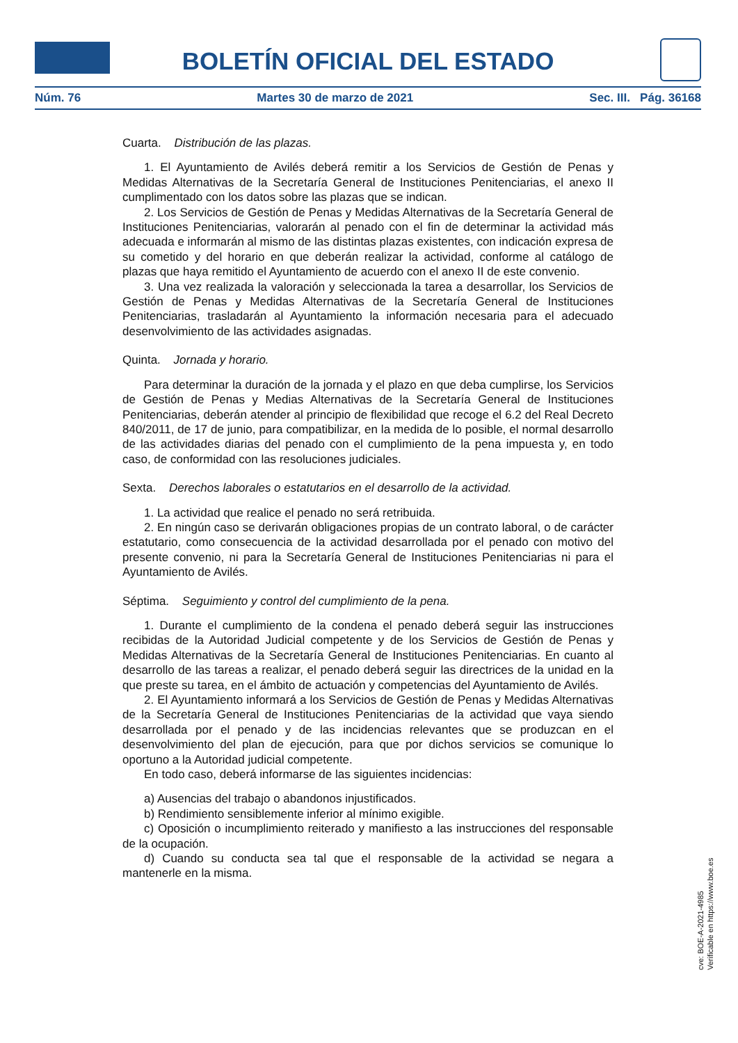BOLETÍN OFICIAL DEL ESTADO
Núm. 76 Martes 30 de marzo de 2021 Sec. III. Pág. 36168
Cuarta. Distribución de las plazas.
1. El Ayuntamiento de Avilés deberá remitir a los Servicios de Gestión de Penas y Medidas Alternativas de la Secretaría General de Instituciones Penitenciarias, el anexo II cumplimentado con los datos sobre las plazas que se indican.
2. Los Servicios de Gestión de Penas y Medidas Alternativas de la Secretaría General de Instituciones Penitenciarias, valorarán al penado con el fin de determinar la actividad más adecuada e informarán al mismo de las distintas plazas existentes, con indicación expresa de su cometido y del horario en que deberán realizar la actividad, conforme al catálogo de plazas que haya remitido el Ayuntamiento de acuerdo con el anexo II de este convenio.
3. Una vez realizada la valoración y seleccionada la tarea a desarrollar, los Servicios de Gestión de Penas y Medidas Alternativas de la Secretaría General de Instituciones Penitenciarias, trasladarán al Ayuntamiento la información necesaria para el adecuado desenvolvimiento de las actividades asignadas.
Quinta. Jornada y horario.
Para determinar la duración de la jornada y el plazo en que deba cumplirse, los Servicios de Gestión de Penas y Medias Alternativas de la Secretaría General de Instituciones Penitenciarias, deberán atender al principio de flexibilidad que recoge el 6.2 del Real Decreto 840/2011, de 17 de junio, para compatibilizar, en la medida de lo posible, el normal desarrollo de las actividades diarias del penado con el cumplimiento de la pena impuesta y, en todo caso, de conformidad con las resoluciones judiciales.
Sexta. Derechos laborales o estatutarios en el desarrollo de la actividad.
1. La actividad que realice el penado no será retribuida.
2. En ningún caso se derivarán obligaciones propias de un contrato laboral, o de carácter estatutario, como consecuencia de la actividad desarrollada por el penado con motivo del presente convenio, ni para la Secretaría General de Instituciones Penitenciarias ni para el Ayuntamiento de Avilés.
Séptima. Seguimiento y control del cumplimiento de la pena.
1. Durante el cumplimiento de la condena el penado deberá seguir las instrucciones recibidas de la Autoridad Judicial competente y de los Servicios de Gestión de Penas y Medidas Alternativas de la Secretaría General de Instituciones Penitenciarias. En cuanto al desarrollo de las tareas a realizar, el penado deberá seguir las directrices de la unidad en la que preste su tarea, en el ámbito de actuación y competencias del Ayuntamiento de Avilés.
2. El Ayuntamiento informará a los Servicios de Gestión de Penas y Medidas Alternativas de la Secretaría General de Instituciones Penitenciarias de la actividad que vaya siendo desarrollada por el penado y de las incidencias relevantes que se produzcan en el desenvolvimiento del plan de ejecución, para que por dichos servicios se comunique lo oportuno a la Autoridad judicial competente.
En todo caso, deberá informarse de las siguientes incidencias:
a) Ausencias del trabajo o abandonos injustificados.
b) Rendimiento sensiblemente inferior al mínimo exigible.
c) Oposición o incumplimiento reiterado y manifiesto a las instrucciones del responsable de la ocupación.
d) Cuando su conducta sea tal que el responsable de la actividad se negara a mantenerle en la misma.
cve: BOE-A-2021-4985
Verificable en https://www.boe.es